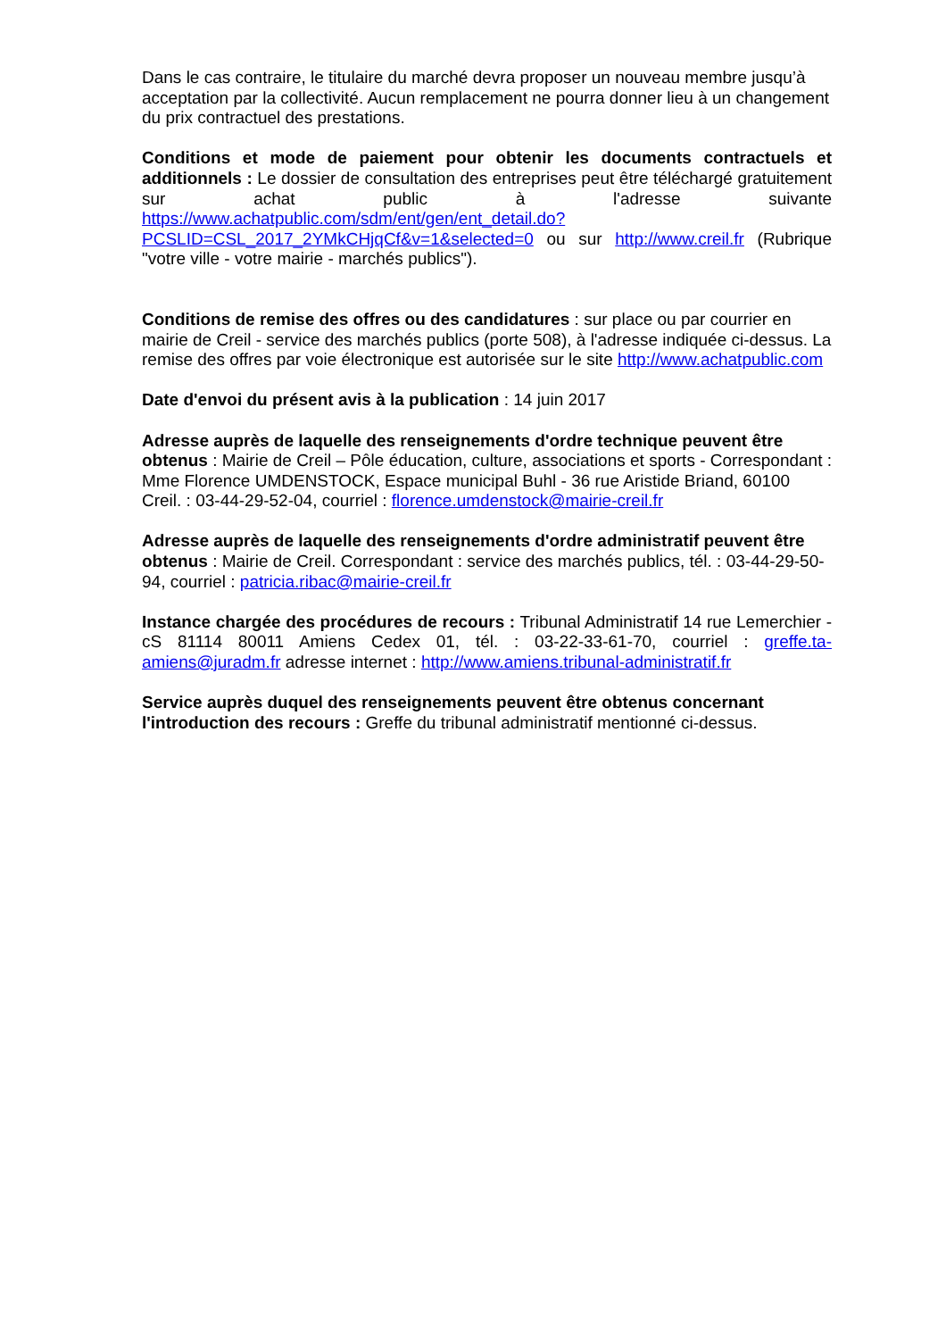Dans le cas contraire, le titulaire du marché devra proposer un nouveau membre jusqu’à acceptation par la collectivité. Aucun remplacement ne pourra donner lieu à un changement du prix contractuel des prestations.
Conditions et mode de paiement pour obtenir les documents contractuels et additionnels : Le dossier de consultation des entreprises peut être téléchargé gratuitement sur achat public à l'adresse suivante https://www.achatpublic.com/sdm/ent/gen/ent_detail.do?PCSLID=CSL_2017_2YMkCHjqCf&v=1&selected=0 ou sur http://www.creil.fr (Rubrique "votre ville - votre mairie - marchés publics").
Conditions de remise des offres ou des candidatures : sur place ou par courrier en mairie de Creil - service des marchés publics (porte 508), à l'adresse indiquée ci-dessus. La remise des offres par voie électronique est autorisée sur le site http://www.achatpublic.com
Date d'envoi du présent avis à la publication : 14 juin 2017
Adresse auprès de laquelle des renseignements d'ordre technique peuvent être obtenus : Mairie de Creil – Pôle éducation, culture, associations et sports - Correspondant : Mme Florence UMDENSTOCK, Espace municipal Buhl - 36 rue Aristide Briand, 60100 Creil. : 03-44-29-52-04, courriel : florence.umdenstock@mairie-creil.fr
Adresse auprès de laquelle des renseignements d'ordre administratif peuvent être obtenus : Mairie de Creil. Correspondant : service des marchés publics, tél. : 03-44-29-50-94, courriel : patricia.ribac@mairie-creil.fr
Instance chargée des procédures de recours : Tribunal Administratif 14 rue Lemerchier - cS 81114 80011 Amiens Cedex 01, tél. : 03-22-33-61-70, courriel : greffe.ta-amiens@juradm.fr adresse internet : http://www.amiens.tribunal-administratif.fr
Service auprès duquel des renseignements peuvent être obtenus concernant l'introduction des recours : Greffe du tribunal administratif mentionné ci-dessus.